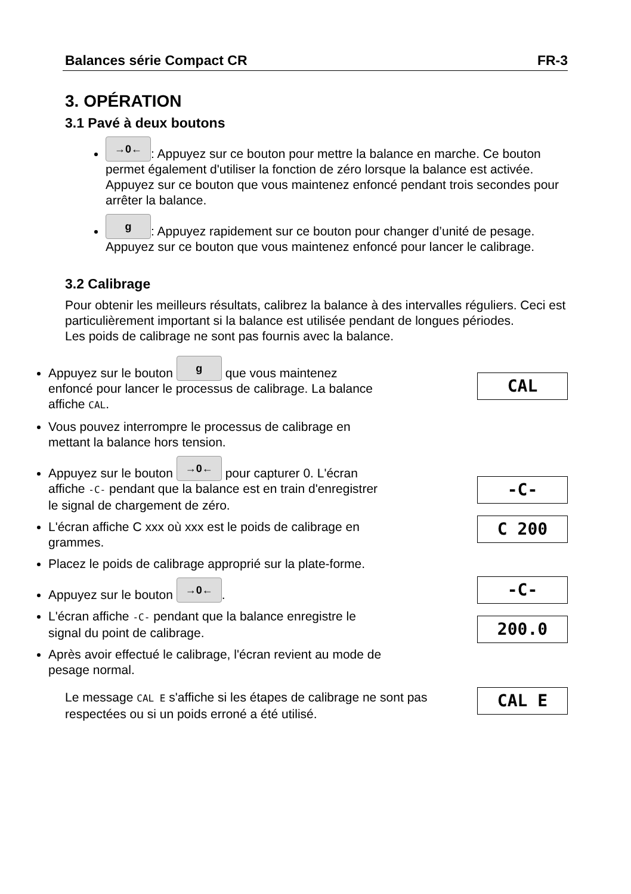Balances série Compact CR FR-3
3. OPÉRATION
3.1 Pavé à deux boutons
→0←: Appuyez sur ce bouton pour mettre la balance en marche. Ce bouton permet également d'utiliser la fonction de zéro lorsque la balance est activée. Appuyez sur ce bouton que vous maintenez enfoncé pendant trois secondes pour arrêter la balance.
g: Appuyez rapidement sur ce bouton pour changer d’unité de pesage. Appuyez sur ce bouton que vous maintenez enfoncé pour lancer le calibrage.
3.2 Calibrage
Pour obtenir les meilleurs résultats, calibrez la balance à des intervalles réguliers. Ceci est particulièrement important si la balance est utilisée pendant de longues périodes.
Les poids de calibrage ne sont pas fournis avec la balance.
Appuyez sur le bouton g que vous maintenez enfoncé pour lancer le processus de calibrage. La balance affiche CAL.
Vous pouvez interrompre le processus de calibrage en mettant la balance hors tension.
Appuyez sur le bouton →0← pour capturer 0. L'écran affiche -C- pendant que la balance est en train d'enregistrer le signal de chargement de zéro.
L'écran affiche C xxx où xxx est le poids de calibrage en grammes.
Placez le poids de calibrage approprié sur la plate-forme.
Appuyez sur le bouton →0←.
L'écran affiche -C- pendant que la balance enregistre le signal du point de calibrage.
Après avoir effectué le calibrage, l'écran revient au mode de pesage normal.
CAL
-C-
C 200
-C-
200.0
Le message CAL E s'affiche si les étapes de calibrage ne sont pas respectées ou si un poids erroné a été utilisé.
CAL E